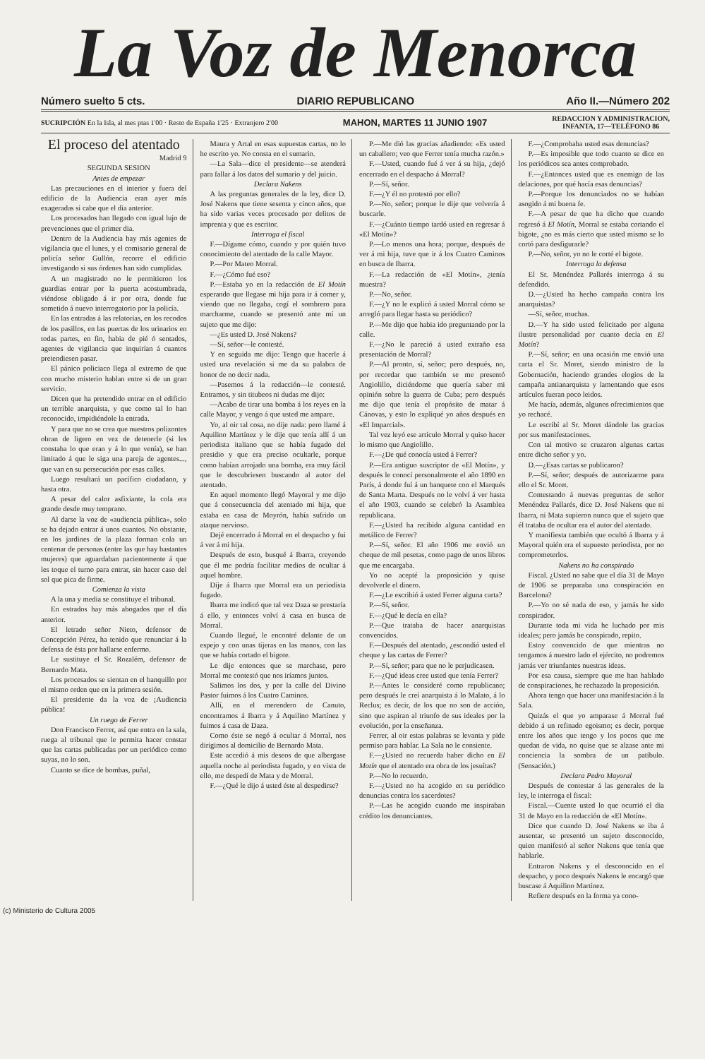La Voz de Menorca
Número suelto 5 cts. DIARIO REPUBLICANO Año II.—Número 202
SUCRIPCIÓN En la Isla, al mes ptas 1'00 · Resto de España 1'25 · Extranjero 2'00 MAHON, MARTES 11 JUNIO 1907 REDACCION Y ADMINISTRACION,
INFANTA, 17—TELÉFONO 86
El proceso del atentado
Madrid 9
SEGUNDA SESION
Antes de empezar
Las precauciones en el interior y fuera del edificio de la Audiencia eran ayer más exageradas si cabe que el dia anterior.
Los procesados han llegado con igual lujo de prevenciones que el primer dia.
Dentro de la Audiencia hay más agentes de vigilancia que el lunes, y el comisario general de policía señor Gullón, recorre el edificio investigando si sus órdenes han sido cumplidas.
A un magistrado no le permitieron los guardias entrar por la puerta acostumbrada, viéndose obligado á ir por otra, donde fue sometido á nuevo interrogatorio por la policía.
En las entradas á las relatorias, en los recodos de los pasillos, en las puertas de los urinarios en todas partes, en fin, habia de pié ó sentados, agentes de vigilancia que inquirían á cuantos pretendiesen pasar.
El pánico policiaco llega al extremo de que con mucho misterio hablan entre si de un gran servicio.
Dicen que ha pretendido entrar en el edificio un terrible anarquista, y que como tal lo han reconocido, impidiéndole la entrada.
Y para que no se crea que nuestros polizontes obran de ligero en vez de detenerle (si les constaba lo que eran y á lo que venía), se han limitado á que le siga una pareja de agentes..., que van en su persecución por esas calles.
Luego resultará un pacífico ciudadano, y hasta otra.
A pesar del calor asfixiante, la cola era grande desde muy temprano.
Al darse la voz de «audiencia pública», solo se ha dejado entrar á unos cuantos. No obstante, en los jardines de la plaza forman cola un centenar de personas (entre las que hay bastantes mujeres) que aguardaban pacientemente á que les toque el turno para entrar, sin hacer caso del sol que pica de firme.
Comienza la vista
A la una y media se constituye el tribunal.
En estrados hay más abogados que el día anterior.
El letrado señor Nieto, defensor de Concepción Pérez, ha tenido que renunciar á la defensa de ésta por hallarse enfermo.
Le sustituye el Sr. Rozalém, defensor de Bernardo Mata.
Los procesados se sientan en el banquillo por el mismo orden que en la primera sesión.
El presidente da la voz de ¡Audiencia pública!
Un ruego de Ferrer
Don Francisco Ferrer, así que entra en la sala, ruega al tribunal que le permita hacer constar que las cartas publicadas por un periódico como suyas, no lo son.
Cuanto se dice de bombas, puñal,
Maura y Artal en esas supuestas cartas, no lo he escrito yo. No consta en el sumario.
—La Sala—dice el presidente—se atenderá para fallar á los datos del sumario y del juicio.
Declara Nakens
A las preguntas generales de la ley, dice D. José Nakens que tiene sesenta y cinco años, que ha sido varias veces procesado por delitos de imprenta y que es escritor.
Interroga el fiscal
F.—Dígame cómo, cuando y por quién tuvo conocimiento del atentado de la calle Mayor.
P.—Por Mateo Morral.
F.—¿Cómo fué eso?
P.—Estaba yo en la redacción de El Motín esperando que llegase mi hija para ir á comer y, viendo que no llegaba, cogí el sombrero para marcharme, cuando se presentó ante mí un sujeto que me dijo:
—¿Es usted D. José Nakens?
—Sí, señor—le contesté.
Y en seguida me dijo: Tengo que hacerle á usted una revelación si me da su palabra de honor de no decir nada.
—Pasemos á la redacción—le contesté. Entramos, y sin titubeos ni dudas me dijo:
—Acabo de tirar una bomba á los reyes en la calle Mayor, y vengo á que usted me ampare.
Yo, al oir tal cosa, no dije nada: pero llamé á Aquilino Martínez y le dije que tenía allí á un periodista italiano que se había fugado del presidio y que era preciso ocultarle, porque como habían arrojado una bomba, era muy fácil que le descubriesen buscando al autor del atentado.
En aquel momento llegó Mayoral y me dijo que á consecuencia del atentado mi hija, que estaba en casa de Moyrón, había sufrido un ataque nervioso.
Dejé encerrado á Morral en el despacho y fui á ver á mi hija.
Después de esto, busqué á Ibarra, creyendo que él me podría facilitar medios de ocultar á aquel hombre.
Dije á Ibarra que Morral era un periodista fugado.
Ibarra me indicó que tal vez Daza se prestaría á ello, y entonces volví á casa en busca de Morral.
Cuando llegué, le encontré delante de un espejo y con unas tijeras en las manos, con las que se había cortado el bigote.
Le dije entonces que se marchase, pero Morral me contestó que nos iríamos juntos.
Salimos los dos, y por la calle del Divino Pastor fuimos á los Cuatro Caminos.
Allí, en el merendero de Canuto, encontramos á Ibarra y á Aquilino Martínez y fuimos á casa de Daza.
Como éste se negó á ocultar á Morral, nos dirigimos al domicilio de Bernardo Mata.
Este accedió á mis deseos de que albergase aquella noche al periodista fugado, y en vista de ello, me despedí de Mata y de Morral.
F.—¿Qué le dijo á usted éste al despedirse?
P.—Me dió las gracias añadiendo: «Es usted un caballero; veo que Ferrer tenía mucha razón.»
F.—Usted, cuando fué á ver á su hija, ¿dejó encerrado en el despacho á Morral?
P.—Sí, señor.
F.—¿Y él no protestó por ello?
P.—No, señor; porque le dije que volvería á buscarle.
F.—¿Cuánto tiempo tardó usted en regresar á «El Motín»?
P.—Lo menos una hora; porque, después de ver á mi hija, tuve que ir á los Cuatro Caminos en busca de Ibarra.
F.—La redacción de «El Motín», ¿tenía muestra?
P.—No, señor.
F.—¿Y no le explicó á usted Morral cómo se arregló para llegar hasta su periódico?
P.—Me dijo que habia ido preguntando por la calle.
F.—¿No le pareció á usted extraño esa presentación de Morral?
P.—Al pronto, sí, señor; pero después, no, por recordar que también se me presentó Angiolillo, diciéndome que quería saber mi opinión sobre la guerra de Cuba; pero después me dijo que tenía el propósito de matar á Cánovas, y esto lo expliqué yo años después en «El Imparcial».
Tal vez leyó ese artículo Morral y quiso hacer lo mismo que Angiolillo.
F.—¿De qué conocía usted á Ferrer?
P.—Era antiguo suscriptor de «El Motín», y después le conocí personalmente el año 1890 en París, á donde fuí á un banquete con el Marqués de Santa Marta. Después no le volví á ver hasta el año 1903, cuando se celebró la Asamblea republicana.
F.—¿Usted ha recibido alguna cantidad en metálico de Ferrer?
P.—Sí, señor. El año 1906 me envió un cheque de mil pesetas, como pago de unos libros que me encargaba.
Yo no acepté la proposición y quise devolverle el dinero.
F.—¿Le escribió á usted Ferrer alguna carta?
P.—Sí, señor.
F.—¿Qué le decía en ella?
P.—Que trataba de hacer anarquistas convencidos.
F.—Después del atentado, ¿escondió usted el cheque y las cartas de Ferrer?
P.—Sí, señor; para que no le perjudicasen.
F.—¿Qué ideas cree usted que tenía Ferrer?
P.—Antes le consideré como republicano; pero después le creí anarquista á lo Malato, á lo Reclus; es decir, de los que no son de acción, sino que aspiran al triunfo de sus ideales por la evolución, por la enseñanza.
Ferrer, al oir estas palabras se levanta y pide permiso para hablar. La Sala no le consiente.
F.—¿Usted no recuerda haber dicho en El Motín que el atentado era obra de los jesuítas?
P.—No lo recuerdo.
F.—¿Usted no ha acogido en su periódico denuncias contra los sacerdotes?
P.—Las he acogido cuando me inspiraban crédito los denunciantes.
F.—¿Comprobaba usted esas denuncias?
P.—Es imposible que todo cuanto se dice en los periódicos sea antes comprobado.
F.—¿Entonces usted que es enemigo de las delaciones, por qué hacía esas denuncias?
P.—Porque los denunciados no se habían asogido á mi buena fe.
F.—A pesar de que ha dicho que cuando regresó á El Motín, Morral se estaba cortando el bigote, ¿no es más cierto que usted mismo se lo cortó para desfigurarle?
P.—No, señor, yo no le corté el bigote.
Interroga la defensa
El Sr. Menéndez Pallarés interroga á su defendido.
D.—¿Usted ha hecho campaña contra los anarquistas?
—Sí, señor, muchas.
D.—Y ha sido usted felicitado por alguna ilustre personalidad por cuanto decía en El Motín?
P.—Sí, señor; en una ocasión me envió una carta el Sr. Moret, siendo ministro de la Gobernación, haciendo grandes elogios de la campaña antianarquista y lamentando que esos artículos fueran poco leidos.
Me hacía, además, algunos ofrecimientos que yo rechacé.
Le escribí al Sr. Moret dándole las gracias por sus manifestaciones.
Con tal motivo se cruzaron algunas cartas entre dicho señor y yo.
D.—¿Esas cartas se publicaron?
P.—Sí, señor; después de autorizarme para ello el Sr. Moret.
Contestando á nuevas preguntas de señor Menéndez Pallarés, dice D. José Nakens que ni Ibarra, ni Mata supieron nunca que el sujeto que él trataba de ocultar era el autor del atentado.
Y manifiesta también que ocultó á Ibarra y á Mayoral quién era el supuesto periodista, por no comprometerlos.
Nakens no ha conspirado
Fiscal. ¿Usted no sabe que el día 31 de Mayo de 1906 se preparaba una conspiración en Barcelona?
P.—Yo no sé nada de eso, y jamás he sido conspirador.
Durante toda mi vida he luchado por mis ideales; pero jamás he conspirado, repito.
Estoy convencido de que mientras no tengamos á nuestro lado el ejército, no podremos jamás ver triunfantes nuestras ideas.
Por esa causa, siempre que me han hablado de conspiraciones, he rechazado la proposición.
Ahora tengo que hacer una manifestación á la Sala.
Quizás el que yo amparase á Morral fué debido á un refinado egoismo; es decir, porque entre los años que tengo y los pocos que me quedan de vida, no quise que se alzase ante mi conciencia la sombra de un patíbulo. (Sensación.)
Declara Pedro Mayoral
Después de contestar á las generales de la ley, le interroga el fiscal:
Fiscal.—Cuente usted lo que ocurrió el dia 31 de Mayo en la redacción de «El Motín».
Dice que cuando D. José Nakens se iba á ausentar, se presentó un sujeto desconocido, quien manifestó al señor Nakens que tenía que hablarle.
Entraron Nakens y el desconocido en el despacho, y poco después Nakens le encargó que buscase á Aquilino Martínez.
Refiere después en la forma ya cono-
(c) Ministerio de Cultura 2005